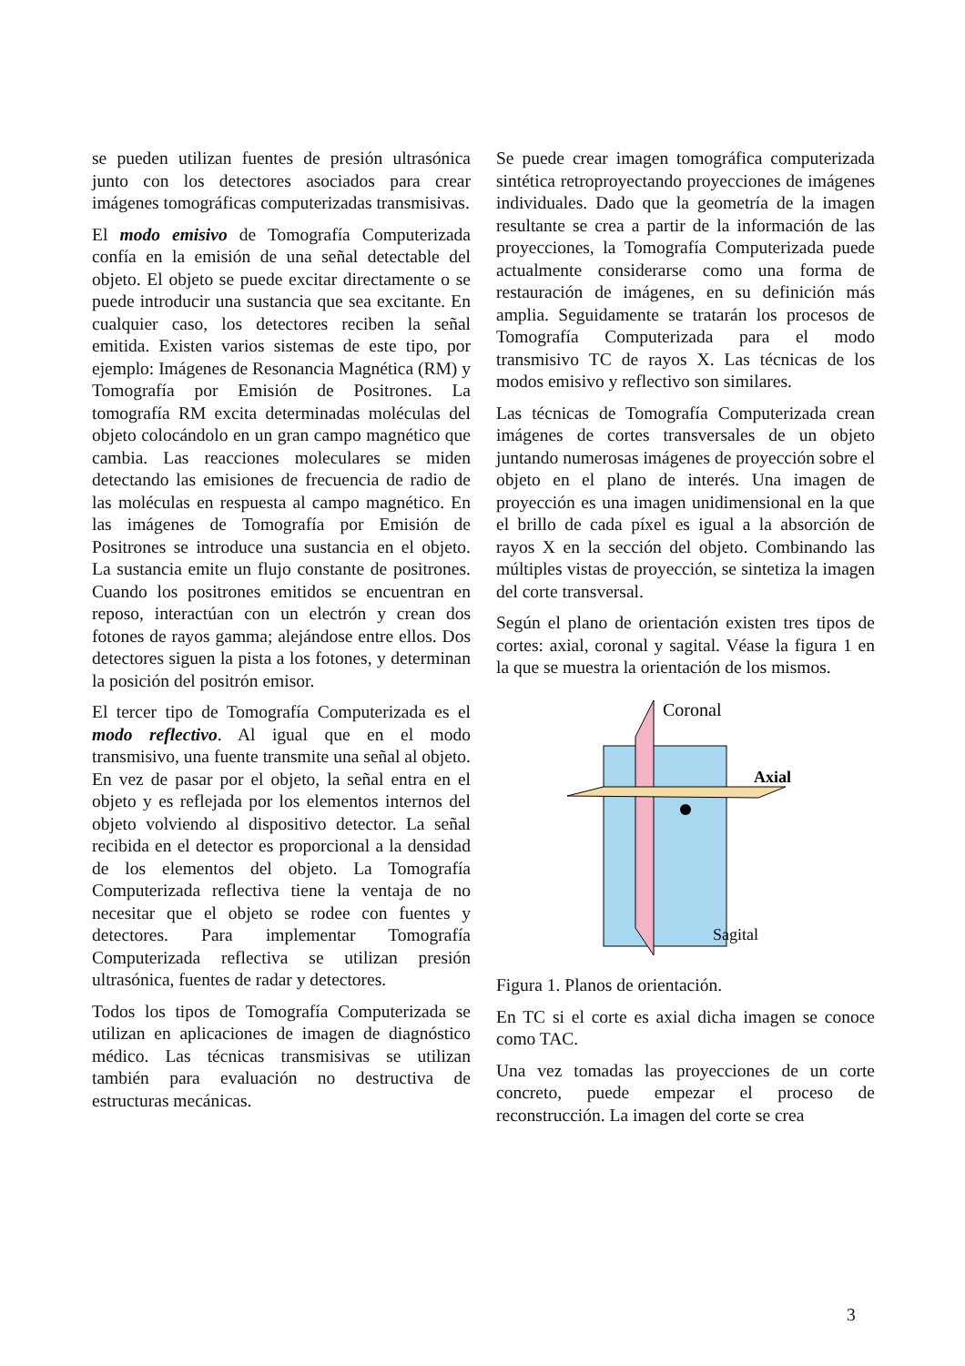se pueden utilizan fuentes de presión ultrasónica junto con los detectores asociados para crear imágenes tomográficas computerizadas transmisivas.
El modo emisivo de Tomografía Computerizada confía en la emisión de una señal detectable del objeto. El objeto se puede excitar directamente o se puede introducir una sustancia que sea excitante. En cualquier caso, los detectores reciben la señal emitida. Existen varios sistemas de este tipo, por ejemplo: Imágenes de Resonancia Magnética (RM) y Tomografía por Emisión de Positrones. La tomografía RM excita determinadas moléculas del objeto colocándolo en un gran campo magnético que cambia. Las reacciones moleculares se miden detectando las emisiones de frecuencia de radio de las moléculas en respuesta al campo magnético. En las imágenes de Tomografía por Emisión de Positrones se introduce una sustancia en el objeto. La sustancia emite un flujo constante de positrones. Cuando los positrones emitidos se encuentran en reposo, interactúan con un electrón y crean dos fotones de rayos gamma; alejándose entre ellos. Dos detectores siguen la pista a los fotones, y determinan la posición del positrón emisor.
El tercer tipo de Tomografía Computerizada es el modo reflectivo. Al igual que en el modo transmisivo, una fuente transmite una señal al objeto. En vez de pasar por el objeto, la señal entra en el objeto y es reflejada por los elementos internos del objeto volviendo al dispositivo detector. La señal recibida en el detector es proporcional a la densidad de los elementos del objeto. La Tomografía Computerizada reflectiva tiene la ventaja de no necesitar que el objeto se rodee con fuentes y detectores. Para implementar Tomografía Computerizada reflectiva se utilizan presión ultrasónica, fuentes de radar y detectores.
Todos los tipos de Tomografía Computerizada se utilizan en aplicaciones de imagen de diagnóstico médico. Las técnicas transmisivas se utilizan también para evaluación no destructiva de estructuras mecánicas.
Se puede crear imagen tomográfica computerizada sintética retroproyectando proyecciones de imágenes individuales. Dado que la geometría de la imagen resultante se crea a partir de la información de las proyecciones, la Tomografía Computerizada puede actualmente considerarse como una forma de restauración de imágenes, en su definición más amplia. Seguidamente se tratarán los procesos de Tomografía Computerizada para el modo transmisivo TC de rayos X. Las técnicas de los modos emisivo y reflectivo son similares.
Las técnicas de Tomografía Computerizada crean imágenes de cortes transversales de un objeto juntando numerosas imágenes de proyección sobre el objeto en el plano de interés. Una imagen de proyección es una imagen unidimensional en la que el brillo de cada píxel es igual a la absorción de rayos X en la sección del objeto. Combinando las múltiples vistas de proyección, se sintetiza la imagen del corte transversal.
Según el plano de orientación existen tres tipos de cortes: axial, coronal y sagital. Véase la figura 1 en la que se muestra la orientación de los mismos.
Coronal
Axial
Sagital
Figura 1. Planos de orientación.
En TC si el corte es axial dicha imagen se conoce como TAC.
Una vez tomadas las proyecciones de un corte concreto, puede empezar el proceso de reconstrucción. La imagen del corte se crea
3